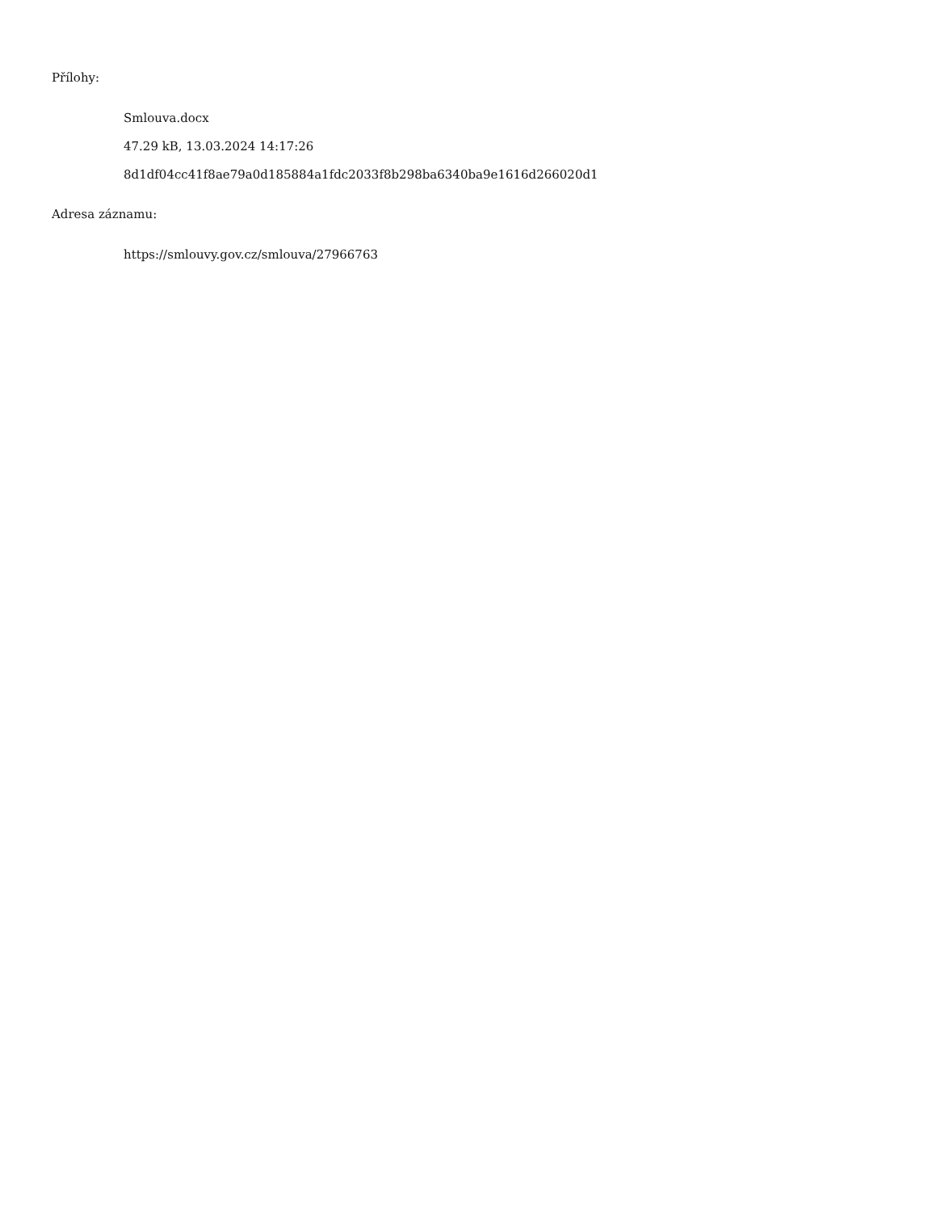Přílohy:
Smlouva.docx
47.29 kB, 13.03.2024 14:17:26
8d1df04cc41f8ae79a0d185884a1fdc2033f8b298ba6340ba9e1616d266020d1
Adresa záznamu:
https://smlouvy.gov.cz/smlouva/27966763